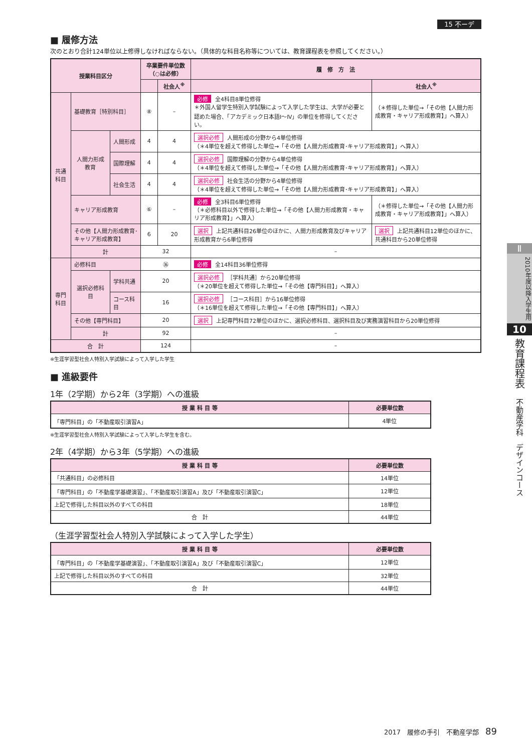15 不ーデ
■ 履修方法
次のとおり合計124単位以上修得しなければならない。（具体的な科目名称等については、教育課程表を参照してください。）
| 授業科目区分 | | | 卒業要件単位数（○は必修） | | 履 修 方 法 | |
| --- | --- | --- | --- | --- | --- | --- |
| | | | | 社会人<sup>※</sup> | | 社会人<sup>※</sup> |
| 共通科目 | 基礎教育［特別科目］ | | ⑧ | – | 必修 全4科目8単位修得 ＊外国人留学生特別入学試験によって入学した学生は、大学が必要と認めた場合、「アカデミック日本語Ⅰ～Ⅳ」の単位を修得してください。 | （＊修得した単位→「その他【人間力形成教育・キャリア形成教育】」へ算入） |
| | 人間力形成教育 | 人間形成 | 4 | 4 | 選択必修 人間形成の分野から4単位修得 （＊4単位を超えて修得した単位→「その他【人間力形成教育･キャリア形成教育】」へ算入） | |
| | | 国際理解 | 4 | 4 | 選択必修 国際理解の分野から4単位修得 （＊4単位を超えて修得した単位→「その他【人間力形成教育･キャリア形成教育】」へ算入） | |
| | | 社会生活 | 4 | 4 | 選択必修 社会生活の分野から4単位修得 （＊4単位を超えて修得した単位→「その他【人間力形成教育･キャリア形成教育】」へ算入） | |
| | キャリア形成教育 | | ⑥ | – | 必修 全3科目6単位修得 （＊必修科目以外で修得した単位→「その他【人間力形成教育・キャリア形成教育】」へ算入） | （＊修得した単位→「その他【人間力形成教育・キャリア形成教育】」へ算入） |
| | その他【人間力形成教育･キャリア形成教育】 | | 6 | 20 | 選択 上記共通科目26単位のほかに、人間力形成教育及びキャリア形成教育から6単位修得 | 選択 上記共通科目12単位のほかに、共通科目から20単位修得 |
| | 計 | | 32 | | – | |
| 専門科目 | 必修科目 | | ㊱ | | 必修 全14科目36単位修得 | |
| | 選択必修科目 | 学科共通 | 20 | | 選択必修 ［学科共通］から20単位修得 （＊20単位を超えて修得した単位→「その他【専門科目】」へ算入） | |
| | | コース科目 | 16 | | 選択必修 ［コース科目］から16単位修得 （＊16単位を超えて修得した単位→「その他【専門科目】」へ算入） | |
| | その他【専門科目】 | | 20 | | 選択 上記専門科目72単位のほかに、選択必修科目、選択科目及び実務演習科目から20単位修得 | |
| | 計 | | 92 | | – | |
| 合 計 | | | 124 | | – | |
※生涯学習型社会人特別入学試験によって入学した学生
■ 進級要件
1年（2学期）から2年（3学期）への進級
| 授 業 科 目 等 | 必要単位数 |
| --- | --- |
| 「専門科目」の「不動産取引演習A」 | 4単位 |
※生涯学習型社会人特別入学試験によって入学した学生を含む。
2年（4学期）から3年（5学期）への進級
| 授 業 科 目 等 | 必要単位数 |
| --- | --- |
| 「共通科目」の必修科目 | 14単位 |
| 「専門科目」の「不動産学基礎演習」、「不動産取引演習A」及び「不動産取引演習C」 | 12単位 |
| 上記で修得した科目以外のすべての科目 | 18単位 |
| 合 計 | 44単位 |
（生涯学習型社会人特別入学試験によって入学した学生）
| 授 業 科 目 等 | 必要単位数 |
| --- | --- |
| 「専門科目」の「不動産学基礎演習」、「不動産取引演習A」及び「不動産取引演習C」 | 12単位 |
| 上記で修得した科目以外のすべての科目 | 32単位 |
| 合 計 | 44単位 |
Ⅱ
2010年度以降入学生用
10
教育課程表　不動産学科　デザインコース
2017　履修の手引　不動産学部　89